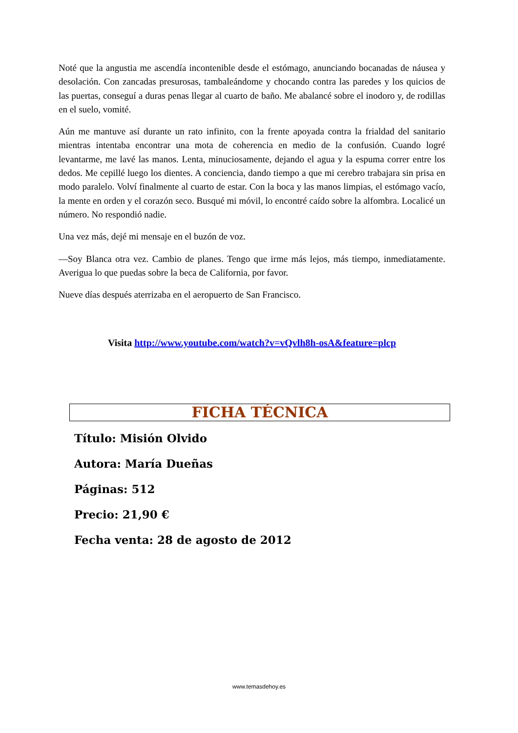Noté que la angustia me ascendía incontenible desde el estómago, anunciando bocanadas de náusea y desolación. Con zancadas presurosas, tambaleándome y chocando contra las paredes y los quicios de las puertas, conseguí a duras penas llegar al cuarto de baño. Me abalancé sobre el inodoro y, de rodillas en el suelo, vomité.
Aún me mantuve así durante un rato infinito, con la frente apoyada contra la frialdad del sanitario mientras intentaba encontrar una mota de coherencia en medio de la confusión. Cuando logré levantarme, me lavé las manos. Lenta, minuciosamente, dejando el agua y la espuma correr entre los dedos. Me cepillé luego los dientes. A conciencia, dando tiempo a que mi cerebro trabajara sin prisa en modo paralelo. Volví finalmente al cuarto de estar. Con la boca y las manos limpias, el estómago vacío, la mente en orden y el corazón seco. Busqué mi móvil, lo encontré caído sobre la alfombra. Localicé un número. No respondió nadie.
Una vez más, dejé mi mensaje en el buzón de voz.
—Soy Blanca otra vez. Cambio de planes. Tengo que irme más lejos, más tiempo, inmediatamente. Averigua lo que puedas sobre la beca de California, por favor.
Nueve días después aterrizaba en el aeropuerto de San Francisco.
Visita http://www.youtube.com/watch?v=vQvlh8h-osA&feature=plcp
FICHA TÉCNICA
Título: Misión Olvido
Autora: María Dueñas
Páginas: 512
Precio: 21,90 €
Fecha venta: 28 de agosto de 2012
www.temasdehoy.es